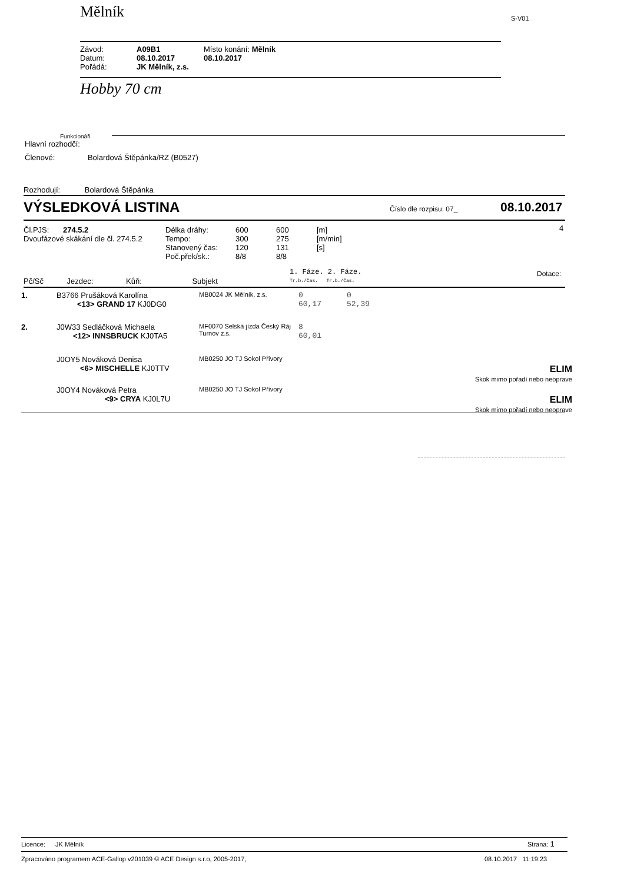Mělník S-V01
| Závod: | A09B1 | Místo konání: Mělník |
| Datum: | 08.10.2017 | 08.10.2017 |
| Pořádá: | JK Mělník, z.s. | |
Hobby 70 cm
Funkcionáři
Hlavní rozhodčí:
Členové: Bolardová Štěpánka/RZ (B0527)
Rozhodují: Bolardová Štěpánka
VÝSLEDKOVÁ LISTINA Číslo dle rozpisu: 07_ 08.10.2017
Čl.PJS: 274.5.2
Dvoufázové skákání dle čl. 274.5.2
| Délka dráhy: | 600 | 600 | [m] |
| Tempo: | 300 | 275 | [m/min] |
| Stanovený čas: | 120 | 131 | [s] |
| Poč.přek/sk.: | 8/8 | 8/8 | |
4
1. Fáze. 2. Fáze.
Tr.b./Čas. Tr.b./Čas.
Dotace:
Pč/Sč Jezdec: Kůň: Subjekt
| 1. | B3766 Prušáková Karolína <13> GRAND 17 KJ0DG0 | MB0024 JK Mělník, z.s. | 0 60,17 | 0 52,39 | |
| 2. | J0W33 Sedláčková Michaela <12> INNSBRUCK KJ0TA5 | MF0070 Selská jízda Český Ráj Turnov z.s. | 8 60,01 | | |
| | J0OY5 Nováková Denisa <6> MISCHELLE KJ0TTV | MB0250 JO TJ Sokol Přívory | | | ELIM Skok mimo pořadí nebo neoprave |
| | J0OY4 Nováková Petra <9> CRYA KJ0L7U | MB0250 JO TJ Sokol Přívory | | | ELIM Skok mimo pořadí nebo neoprave |
Licence: JK Mělník Strana: 1
Zpracováno programem ACE-Gallop v201039 © ACE Design s.r.o, 2005-2017,
08.10.2017 11:19:23